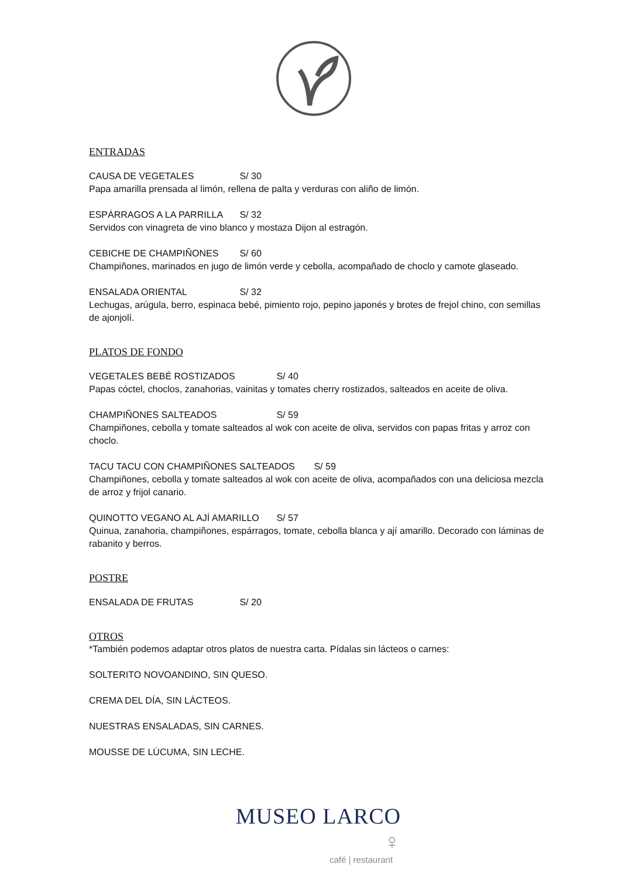ENTRADAS
CAUSA DE VEGETALES S/ 30
Papa amarilla prensada al limón, rellena de palta y verduras con aliño de limón.
ESPÁRRAGOS A LA PARRILLA S/ 32
Servidos con vinagreta de vino blanco y mostaza Dijon al estragón.
CEBICHE DE CHAMPIÑONES S/ 60
Champiñones, marinados en jugo de limón verde y cebolla, acompañado de choclo y camote glaseado.
ENSALADA ORIENTAL S/ 32
Lechugas, arúgula, berro, espinaca bebé, pimiento rojo, pepino japonés y brotes de frejol chino, con semillas de ajonjolí.
PLATOS DE FONDO
VEGETALES BEBÉ ROSTIZADOS S/ 40
Papas cóctel, choclos, zanahorias, vainitas y tomates cherry rostizados, salteados en aceite de oliva.
CHAMPIÑONES SALTEADOS S/ 59
Champiñones, cebolla y tomate salteados al wok con aceite de oliva, servidos con papas fritas y arroz con choclo.
TACU TACU CON CHAMPIÑONES SALTEADOS S/ 59
Champiñones, cebolla y tomate salteados al wok con aceite de oliva, acompañados con una deliciosa mezcla de arroz y frijol canario.
QUINOTTO VEGANO AL AJÍ AMARILLO S/ 57
Quinua, zanahoria, champiñones, espárragos, tomate, cebolla blanca y ají amarillo. Decorado con láminas de rabanito y berros.
POSTRE
ENSALADA DE FRUTAS S/ 20
OTROS
*También podemos adaptar otros platos de nuestra carta. Pídalas sin lácteos o carnes:
SOLTERITO NOVOANDINO, SIN QUESO.
CREMA DEL DÍA, SIN LÁCTEOS.
NUESTRAS ENSALADAS, SIN CARNES.
MOUSSE DE LÚCUMA, SIN LECHE.
MUSEO LARCO ♀
café | restaurant